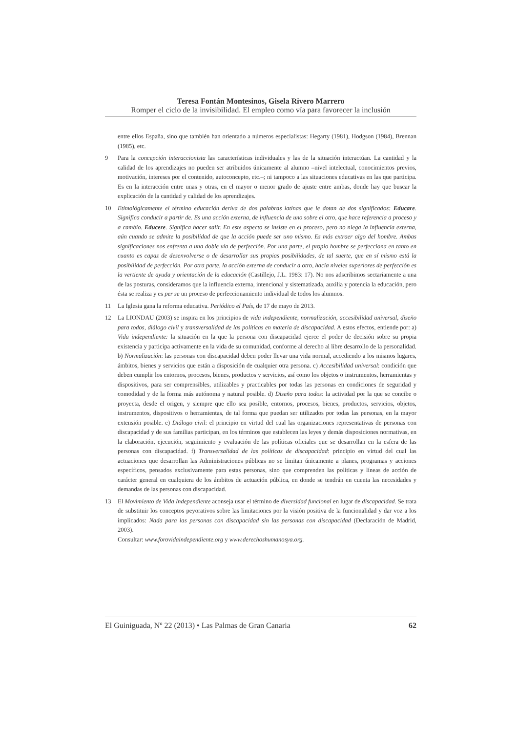Teresa Fontán Montesinos, Gisela Rivero Marrero
Romper el ciclo de la invisibilidad. El empleo como vía para favorecer la inclusión
entre ellos España, sino que también han orientado a números especialistas: Hegarty (1981), Hodgson (1984), Brennan (1985), etc.
9 Para la concepción interaccionista las características individuales y las de la situación interactúan. La cantidad y la calidad de los aprendizajes no pueden ser atribuidos únicamente al alumno –nivel intelectual, conocimientos previos, motivación, intereses por el contenido, autoconcepto, etc.–; ni tampoco a las situaciones educativas en las que participa. Es en la interacción entre unas y otras, en el mayor o menor grado de ajuste entre ambas, donde hay que buscar la explicación de la cantidad y calidad de los aprendizajes.
10 Etimológicamente el término educación deriva de dos palabras latinas que le dotan de dos significados: Educare. Significa conducir a partir de. Es una acción externa, de influencia de uno sobre el otro, que hace referencia a proceso y a cambio. Educere. Significa hacer salir. En este aspecto se insiste en el proceso, pero no niega la influencia externa, aún cuando se admite la posibilidad de que la acción puede ser uno mismo. Es más extraer algo del hombre. Ambas significaciones nos enfrenta a una doble vía de perfección. Por una parte, el propio hombre se perfecciona en tanto en cuanto es capaz de desenvolverse o de desarrollar sus propias posibilidades, de tal suerte, que en sí mismo está la posibilidad de perfección. Por otra parte, la acción externa de conducir a otro, hacia niveles superiores de perfección es la vertiente de ayuda y orientación de la educación (Castillejo, J.L. 1983: 17). No nos adscribimos sectariamente a una de las posturas, consideramos que la influencia externa, intencional y sistematizada, auxilia y potencia la educación, pero ésta se realiza y es per se un proceso de perfeccionamiento individual de todos los alumnos.
11 La Iglesia gana la reforma educativa. Periódico el País, de 17 de mayo de 2013.
12 La LIONDAU (2003) se inspira en los principios de vida independiente, normalización, accesibilidad universal, diseño para todos, diálogo civil y transversalidad de las políticas en materia de discapacidad. A estos efectos, entiende por: a) Vida independiente: la situación en la que la persona con discapacidad ejerce el poder de decisión sobre su propia existencia y participa activamente en la vida de su comunidad, conforme al derecho al libre desarrollo de la personalidad. b) Normalización: las personas con discapacidad deben poder llevar una vida normal, accediendo a los mismos lugares, ámbitos, bienes y servicios que están a disposición de cualquier otra persona. c) Accesibilidad universal: condición que deben cumplir los entornos, procesos, bienes, productos y servicios, así como los objetos o instrumentos, herramientas y dispositivos, para ser comprensibles, utilizables y practicables por todas las personas en condiciones de seguridad y comodidad y de la forma más autónoma y natural posible. d) Diseño para todos: la actividad por la que se concibe o proyecta, desde el origen, y siempre que ello sea posible, entornos, procesos, bienes, productos, servicios, objetos, instrumentos, dispositivos o herramientas, de tal forma que puedan ser utilizados por todas las personas, en la mayor extensión posible. e) Diálogo civil: el principio en virtud del cual las organizaciones representativas de personas con discapacidad y de sus familias participan, en los términos que establecen las leyes y demás disposiciones normativas, en la elaboración, ejecución, seguimiento y evaluación de las políticas oficiales que se desarrollan en la esfera de las personas con discapacidad. f) Transversalidad de las políticas de discapacidad: principio en virtud del cual las actuaciones que desarrollan las Administraciones públicas no se limitan únicamente a planes, programas y acciones específicos, pensados exclusivamente para estas personas, sino que comprenden las políticas y líneas de acción de carácter general en cualquiera de los ámbitos de actuación pública, en donde se tendrán en cuenta las necesidades y demandas de las personas con discapacidad.
13 El Movimiento de Vida Independiente aconseja usar el término de diversidad funcional en lugar de discapacidad. Se trata de substituir los conceptos peyorativos sobre las limitaciones por la visión positiva de la funcionalidad y dar voz a los implicados: Nada para las personas con discapacidad sin las personas con discapacidad (Declaración de Madrid, 2003).
Consultar: www.forovidaindependiente.org y www.derechoshumanosya.org.
El Guiniguada, Nº 22 (2013) • Las Palmas de Gran Canaria 62